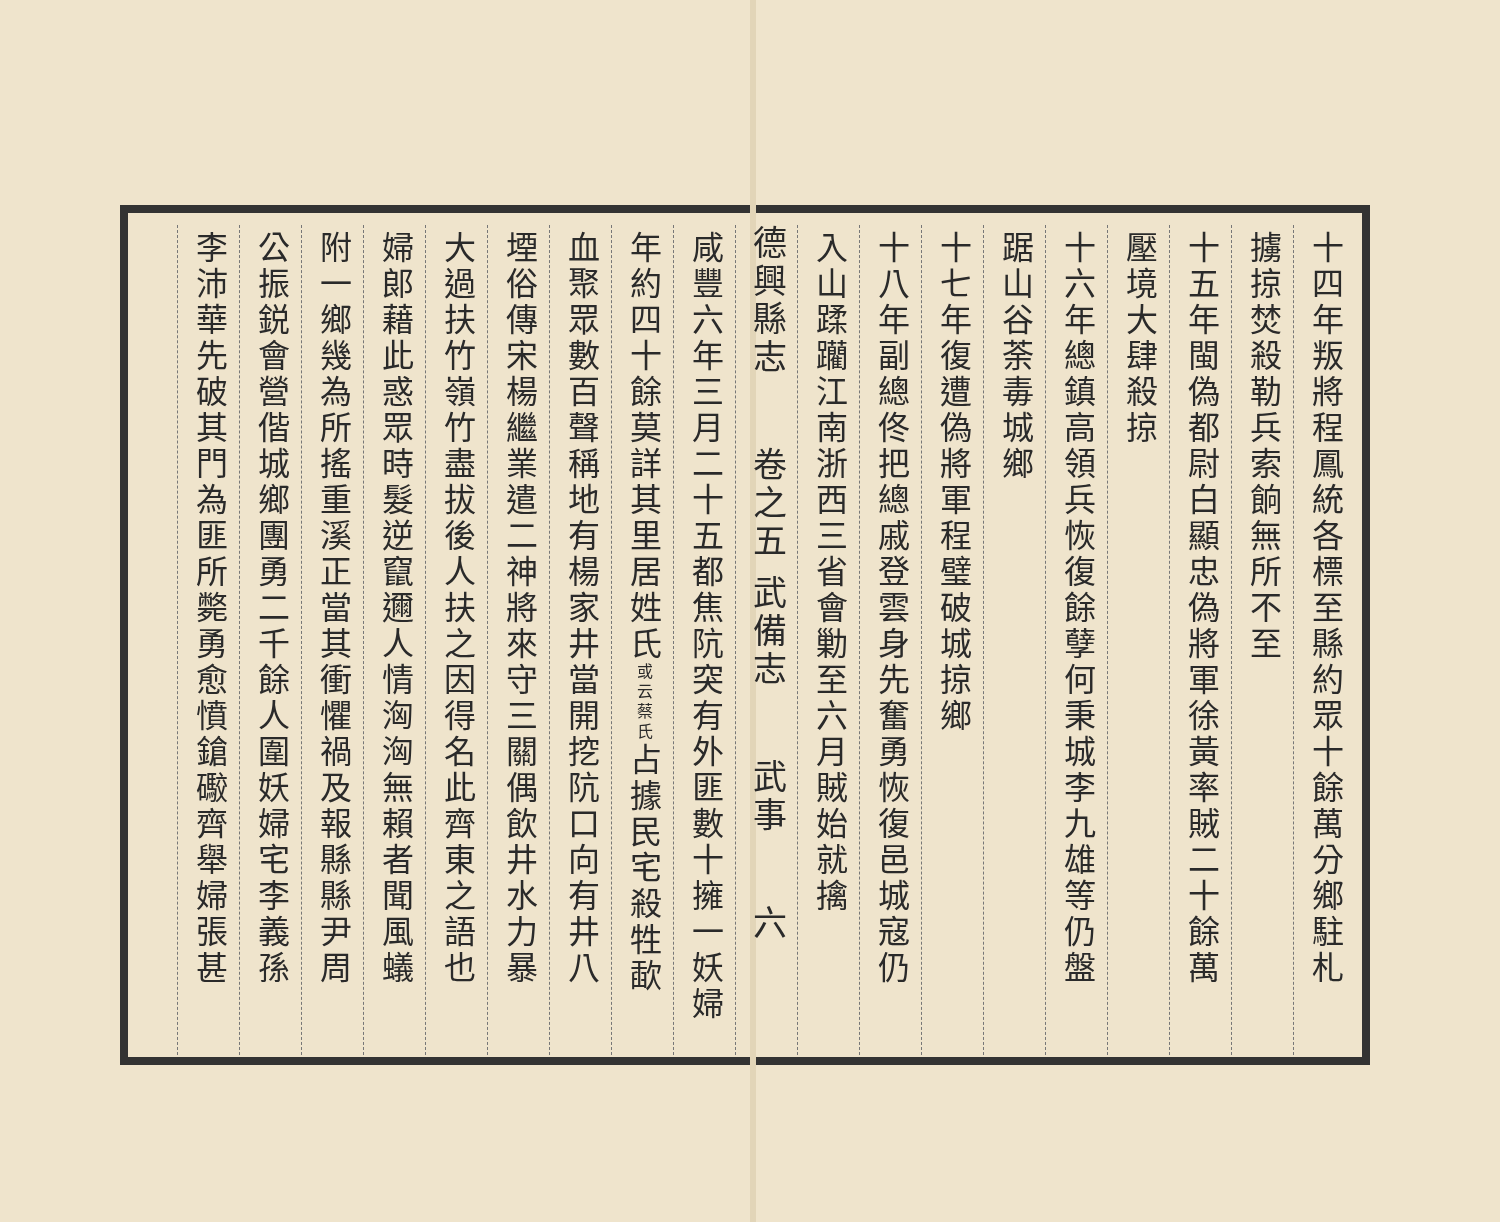十四年叛將程鳳統各標至縣約眾十餘萬分鄉駐札
擄掠焚殺勒兵索餉無所不至
十五年閩偽都尉白顯忠偽將軍徐黃率賊二十餘萬
壓境大肆殺掠
十六年總鎮高領兵恢復餘孽何秉城李九雄等仍盤
踞山谷荼毒城鄉
十七年復遭偽將軍程璧破城掠鄉
十八年副總佟把總戚登雲身先奮勇恢復邑城寇仍
入山蹂躪江南浙西三省會勦至六月賊始就擒
德興縣志 卷之五 武備志 武事 六
咸豐六年三月二十五都焦阬突有外匪數十擁一妖婦
年約四十餘莫詳其里居姓氏或云蔡氏占據民宅殺牲歃
血聚眾數百聲稱地有楊家井當開挖阬口向有井八
堙俗傳宋楊繼業遣二神將來守三關偶飲井水力暴
大過扶竹嶺竹盡拔後人扶之因得名此齊東之語也
婦郎藉此惑眾時髮逆竄邇人情洶洶無賴者聞風蟻
附一鄉幾為所搖重溪正當其衝懼禍及報縣縣尹周
公振鋭會營偕城鄉團勇二千餘人圍妖婦宅李義孫
李沛華先破其門為匪所斃勇愈憤鎗礮齊舉婦張甚